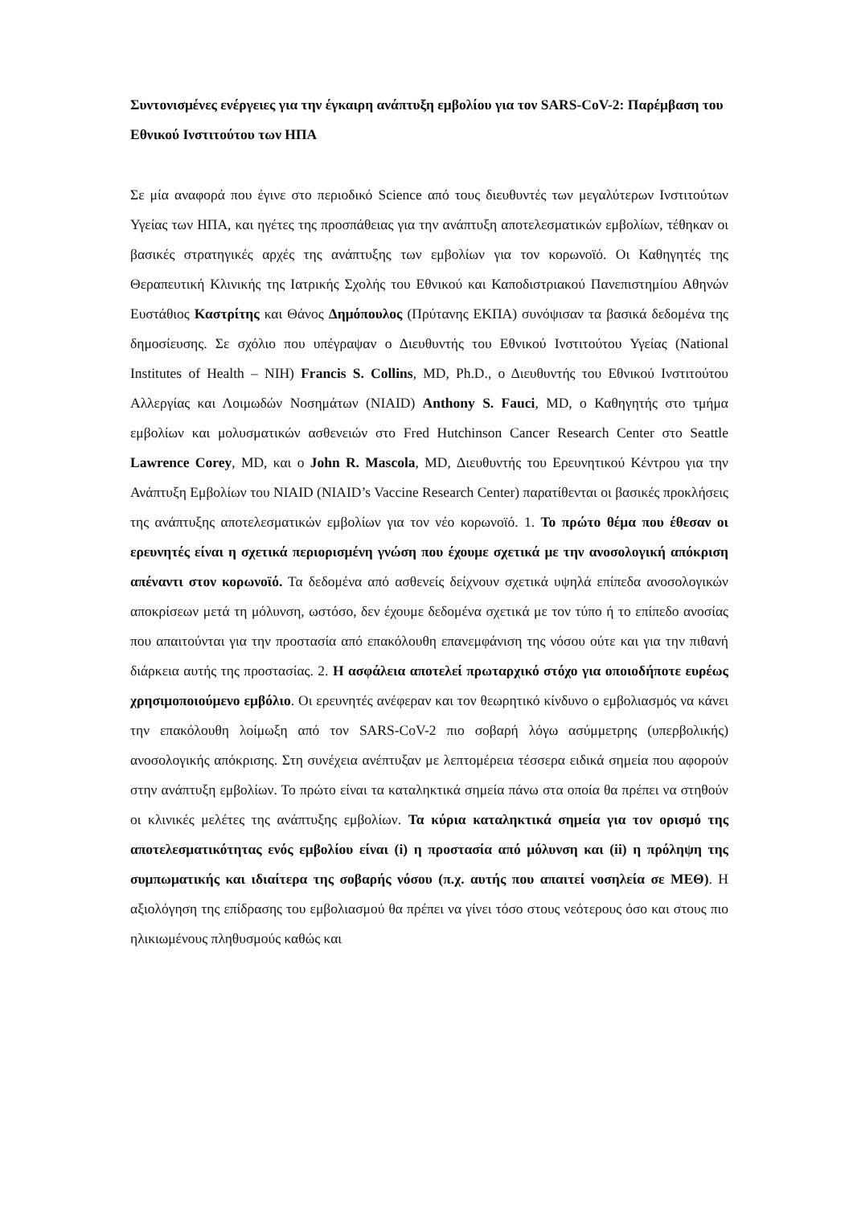Συντονισμένες ενέργειες για την έγκαιρη ανάπτυξη εμβολίου για τον SARS-CoV-2: Παρέμβαση του Εθνικού Ινστιτούτου των ΗΠΑ
Σε μία αναφορά που έγινε στο περιοδικό Science από τους διευθυντές των μεγαλύτερων Ινστιτούτων Υγείας των ΗΠΑ, και ηγέτες της προσπάθειας για την ανάπτυξη αποτελεσματικών εμβολίων, τέθηκαν οι βασικές στρατηγικές αρχές της ανάπτυξης των εμβολίων για τον κορωνοϊό. Οι Καθηγητές της Θεραπευτική Κλινικής της Ιατρικής Σχολής του Εθνικού και Καποδιστριακού Πανεπιστημίου Αθηνών Ευστάθιος Καστρίτης και Θάνος Δημόπουλος (Πρύτανης ΕΚΠΑ) συνόψισαν τα βασικά δεδομένα της δημοσίευσης. Σε σχόλιο που υπέγραψαν ο Διευθυντής του Εθνικού Ινστιτούτου Υγείας (National Institutes of Health – NIH) Francis S. Collins, MD, Ph.D., ο Διευθυντής του Εθνικού Ινστιτούτου Αλλεργίας και Λοιμωδών Νοσημάτων (NIAID) Anthony S. Fauci, MD, ο Καθηγητής στο τμήμα εμβολίων και μολυσματικών ασθενειών στο Fred Hutchinson Cancer Research Center στο Seattle Lawrence Corey, MD, και ο John R. Mascola, MD, Διευθυντής του Ερευνητικού Κέντρου για την Ανάπτυξη Εμβολίων του NIAID (NIAID’s Vaccine Research Center) παρατίθενται οι βασικές προκλήσεις της ανάπτυξης αποτελεσματικών εμβολίων για τον νέο κορωνοϊό. 1. Το πρώτο θέμα που έθεσαν οι ερευνητές είναι η σχετικά περιορισμένη γνώση που έχουμε σχετικά με την ανοσολογική απόκριση απέναντι στον κορωνοϊό. Τα δεδομένα από ασθενείς δείχνουν σχετικά υψηλά επίπεδα ανοσολογικών αποκρίσεων μετά τη μόλυνση, ωστόσο, δεν έχουμε δεδομένα σχετικά με τον τύπο ή το επίπεδο ανοσίας που απαιτούνται για την προστασία από επακόλουθη επανεμφάνιση της νόσου ούτε και για την πιθανή διάρκεια αυτής της προστασίας. 2. Η ασφάλεια αποτελεί πρωταρχικό στόχο για οποιοδήποτε ευρέως χρησιμοποιούμενο εμβόλιο. Οι ερευνητές ανέφεραν και τον θεωρητικό κίνδυνο ο εμβολιασμός να κάνει την επακόλουθη λοίμωξη από τον SARS-CoV-2 πιο σοβαρή λόγω ασύμμετρης (υπερβολικής) ανοσολογικής απόκρισης. Στη συνέχεια ανέπτυξαν με λεπτομέρεια τέσσερα ειδικά σημεία που αφορούν στην ανάπτυξη εμβολίων. Το πρώτο είναι τα καταληκτικά σημεία πάνω στα οποία θα πρέπει να στηθούν οι κλινικές μελέτες της ανάπτυξης εμβολίων. Τα κύρια καταληκτικά σημεία για τον ορισμό της αποτελεσματικότητας ενός εμβολίου είναι (i) η προστασία από μόλυνση και (ii) η πρόληψη της συμπωματικής και ιδιαίτερα της σοβαρής νόσου (π.χ. αυτής που απαιτεί νοσηλεία σε ΜΕΘ). Η αξιολόγηση της επίδρασης του εμβολιασμού θα πρέπει να γίνει τόσο στους νεότερους όσο και στους πιο ηλικιωμένους πληθυσμούς καθώς και